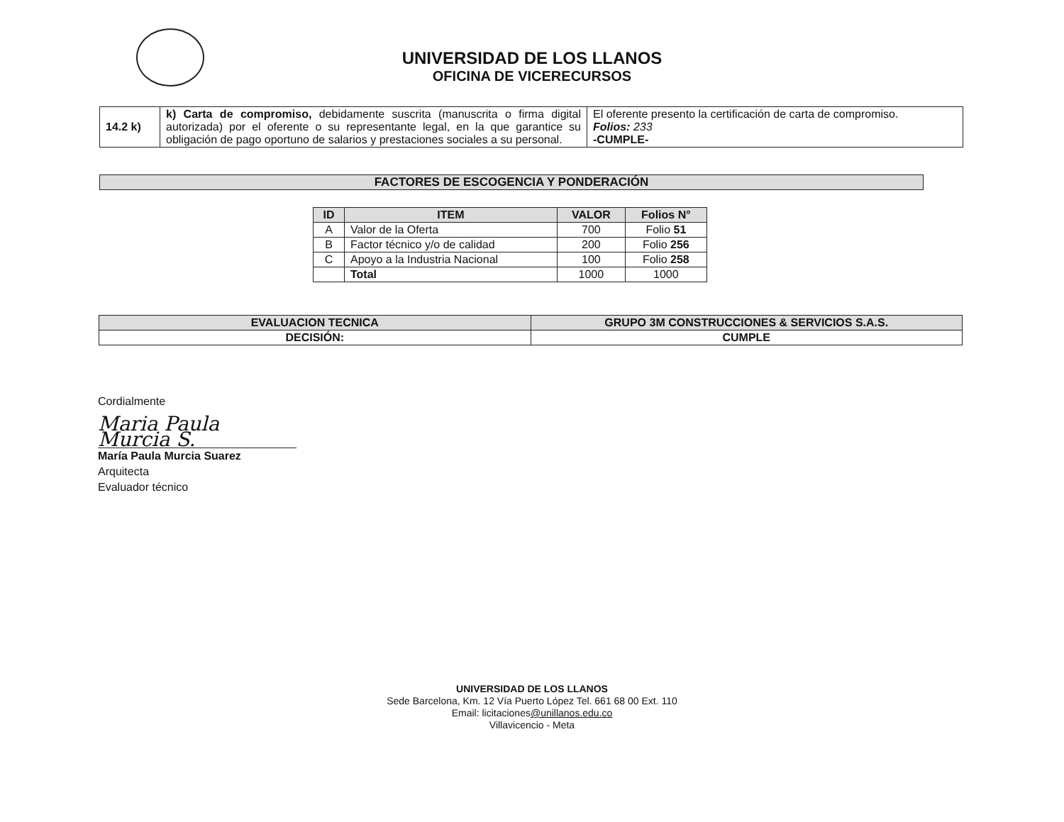UNIVERSIDAD DE LOS LLANOS
OFICINA DE VICERECURSOS
| 14.2 k) | k) Carta de compromiso, debidamente suscrita (manuscrita o firma digital autorizada) por el oferente o su representante legal, en la que garantice su obligación de pago oportuno de salarios y prestaciones sociales a su personal. | El oferente presento la certificación de carta de compromiso. Folios: 233 -CUMPLE- |
FACTORES DE ESCOGENCIA Y PONDERACIÓN
| ID | ITEM | VALOR | Folios N° |
| --- | --- | --- | --- |
| A | Valor de la Oferta | 700 | Folio 51 |
| B | Factor técnico y/o de calidad | 200 | Folio 256 |
| C | Apoyo a la Industria Nacional | 100 | Folio 258 |
| | Total | 1000 | 1000 |
| EVALUACION TECNICA | GRUPO 3M CONSTRUCCIONES & SERVICIOS S.A.S. |
| DECISIÓN: | CUMPLE |
Cordialmente
Maria Paula Murcia S.
María Paula Murcia Suarez
Arquitecta
Evaluador técnico
UNIVERSIDAD DE LOS LLANOS
Sede Barcelona, Km. 12 Vía Puerto López Tel. 661 68 00 Ext. 110
Email: licitaciones@unillanos.edu.co
Villavicencio - Meta